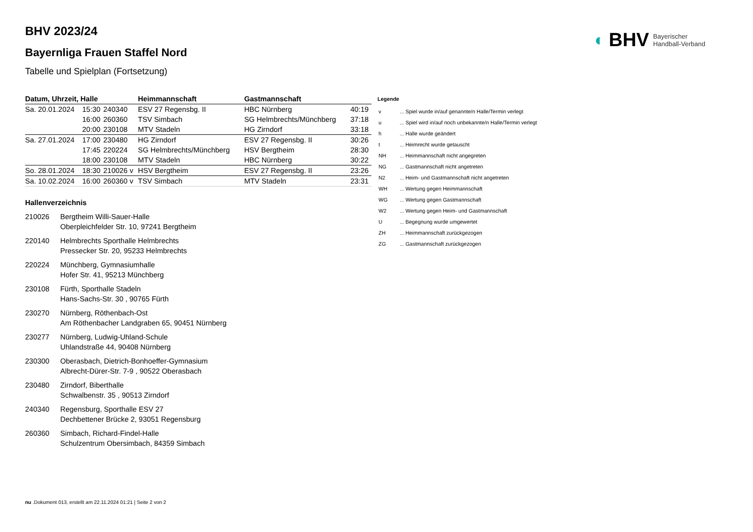◐ BHV Bayerischer
Handball-Verband
BHV 2023/24
Bayernliga Frauen Staffel Nord
Tabelle und Spielplan (Fortsetzung)
| Datum, Uhrzeit, Halle | | | Heimmannschaft | Gastmannschaft | |
| --- | --- | --- | --- | --- | --- |
| Sa. 20.01.2024 | 15:30 | 240340 | ESV 27 Regensbg. II | HBC Nürnberg | 40:19 |
| | 16:00 | 260360 | TSV Simbach | SG Helmbrechts/Münchberg | 37:18 |
| | 20:00 | 230108 | MTV Stadeln | HG Zirndorf | 33:18 |
| Sa. 27.01.2024 | 17:00 | 230480 | HG Zirndorf | ESV 27 Regensbg. II | 30:26 |
| | 17:45 | 220224 | SG Helmbrechts/Münchberg | HSV Bergtheim | 28:30 |
| | 18:00 | 230108 | MTV Stadeln | HBC Nürnberg | 30:22 |
| So. 28.01.2024 | 18:30 | 210026 v | HSV Bergtheim | ESV 27 Regensbg. II | 23:26 |
| Sa. 10.02.2024 | 16:00 | 260360 v | TSV Simbach | MTV Stadeln | 23:31 |
Hallenverzeichnis
210026 Bergtheim Willi-Sauer-Halle
Oberpleichfelder Str. 10, 97241 Bergtheim
220140 Helmbrechts Sporthalle Helmbrechts
Pressecker Str. 20, 95233 Helmbrechts
220224 Münchberg, Gymnasiumhalle
Hofer Str. 41, 95213 Münchberg
230108 Fürth, Sporthalle Stadeln
Hans-Sachs-Str. 30 , 90765 Fürth
230270 Nürnberg, Röthenbach-Ost
Am Röthenbacher Landgraben 65, 90451 Nürnberg
230277 Nürnberg, Ludwig-Uhland-Schule
Uhlandstraße 44, 90408 Nürnberg
230300 Oberasbach, Dietrich-Bonhoeffer-Gymnasium
Albrecht-Dürer-Str. 7-9 , 90522 Oberasbach
230480 Zirndorf, Biberthalle
Schwalbenstr. 35 , 90513 Zirndorf
240340 Regensburg, Sporthalle ESV 27
Dechbettener Brücke 2, 93051 Regensburg
260360 Simbach, Richard-Findel-Halle
Schulzentrum Obersimbach, 84359 Simbach
Legende
| v | ... Spiel wurde in/auf genannte/n Halle/Termin verlegt |
| u | ... Spiel wird in/auf noch unbekannte/n Halle/Termin verlegt |
| h | ... Halle wurde geändert |
| t | ... Heimrecht wurde getauscht |
| NH | ... Heimmannschaft nicht angegreten |
| NG | ... Gastmannschaft nicht angetreten |
| N2 | ... Heim- und Gastmannschaft nicht angetreten |
| WH | ... Wertung gegen Heimmannschaft |
| WG | ... Wertung gegen Gastmannschaft |
| W2 | ... Wertung gegen Heim- und Gastmannschaft |
| U | ... Begegnung wurde umgewertet |
| ZH | ... Heimmannschaft zurückgezogen |
| ZG | ... Gastmannschaft zurückgezogen |
nu .Dokument 013, erstellt am 22.11.2024 01:21 | Seite 2 von 2